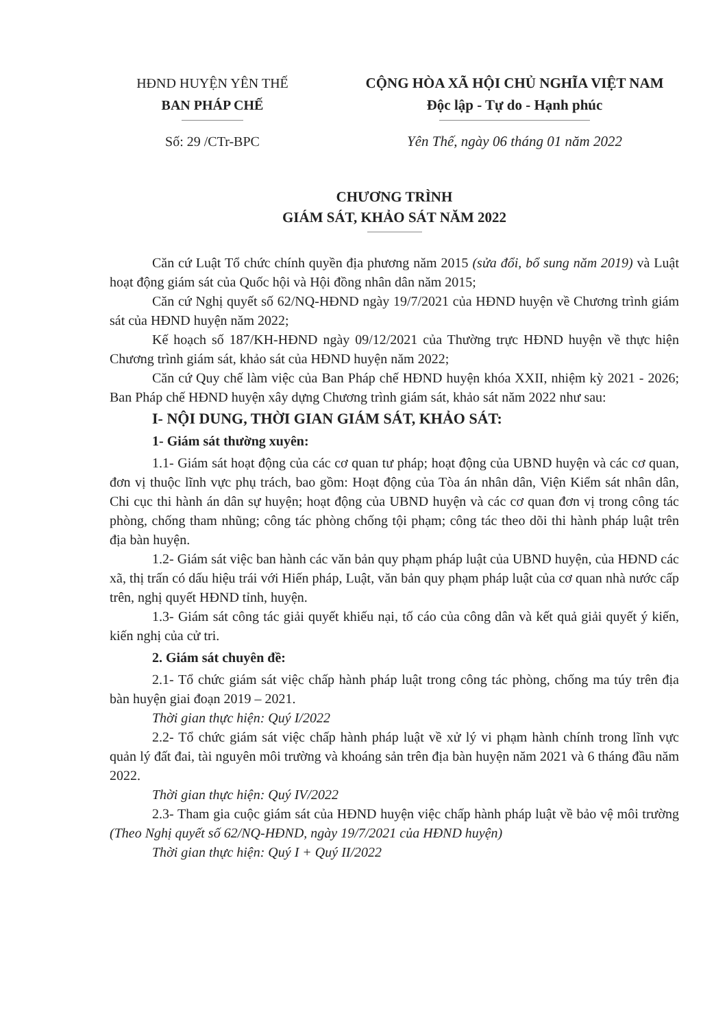HĐND HUYỆN YÊN THẾ
BAN PHÁP CHẾ
Số: 29 /CTr-BPC
CỘNG HÒA XÃ HỘI CHỦ NGHĨA VIỆT NAM
Độc lập - Tự do - Hạnh phúc
Yên Thế, ngày 06 tháng 01 năm 2022
CHƯƠNG TRÌNH
GIÁM SÁT, KHẢO SÁT NĂM 2022
Căn cứ Luật Tổ chức chính quyền địa phương năm 2015 (sửa đổi, bổ sung năm 2019) và Luật hoạt động giám sát của Quốc hội và Hội đồng nhân dân năm 2015;
Căn cứ Nghị quyết số 62/NQ-HĐND ngày 19/7/2021 của HĐND huyện về Chương trình giám sát của HĐND huyện năm 2022;
Kế hoạch số 187/KH-HĐND ngày 09/12/2021 của Thường trực HĐND huyện về thực hiện Chương trình giám sát, khảo sát của HĐND huyện năm 2022;
Căn cứ Quy chế làm việc của Ban Pháp chế HĐND huyện khóa XXII, nhiệm kỳ 2021 - 2026; Ban Pháp chế HĐND huyện xây dựng Chương trình giám sát, khảo sát năm 2022 như sau:
I- NỘI DUNG, THỜI GIAN GIÁM SÁT, KHẢO SÁT:
1- Giám sát thường xuyên:
1.1- Giám sát hoạt động của các cơ quan tư pháp; hoạt động của UBND huyện và các cơ quan, đơn vị thuộc lĩnh vực phụ trách, bao gồm: Hoạt động của Tòa án nhân dân, Viện Kiểm sát nhân dân, Chi cục thi hành án dân sự huyện; hoạt động của UBND huyện và các cơ quan đơn vị trong công tác phòng, chống tham nhũng; công tác phòng chống tội phạm; công tác theo dõi thi hành pháp luật trên địa bàn huyện.
1.2- Giám sát việc ban hành các văn bản quy phạm pháp luật của UBND huyện, của HĐND các xã, thị trấn có dấu hiệu trái với Hiến pháp, Luật, văn bản quy phạm pháp luật của cơ quan nhà nước cấp trên, nghị quyết HĐND tỉnh, huyện.
1.3- Giám sát công tác giải quyết khiếu nại, tố cáo của công dân và kết quả giải quyết ý kiến, kiến nghị của cử tri.
2. Giám sát chuyên đề:
2.1- Tổ chức giám sát việc chấp hành pháp luật trong công tác phòng, chống ma túy trên địa bàn huyện giai đoạn 2019 – 2021.
Thời gian thực hiện: Quý I/2022
2.2- Tổ chức giám sát việc chấp hành pháp luật về xử lý vi phạm hành chính trong lĩnh vực quản lý đất đai, tài nguyên môi trường và khoáng sản trên địa bàn huyện năm 2021 và 6 tháng đầu năm 2022.
Thời gian thực hiện: Quý IV/2022
2.3- Tham gia cuộc giám sát của HĐND huyện việc chấp hành pháp luật về bảo vệ môi trường (Theo Nghị quyết số 62/NQ-HĐND, ngày 19/7/2021 của HĐND huyện)
Thời gian thực hiện: Quý I + Quý II/2022